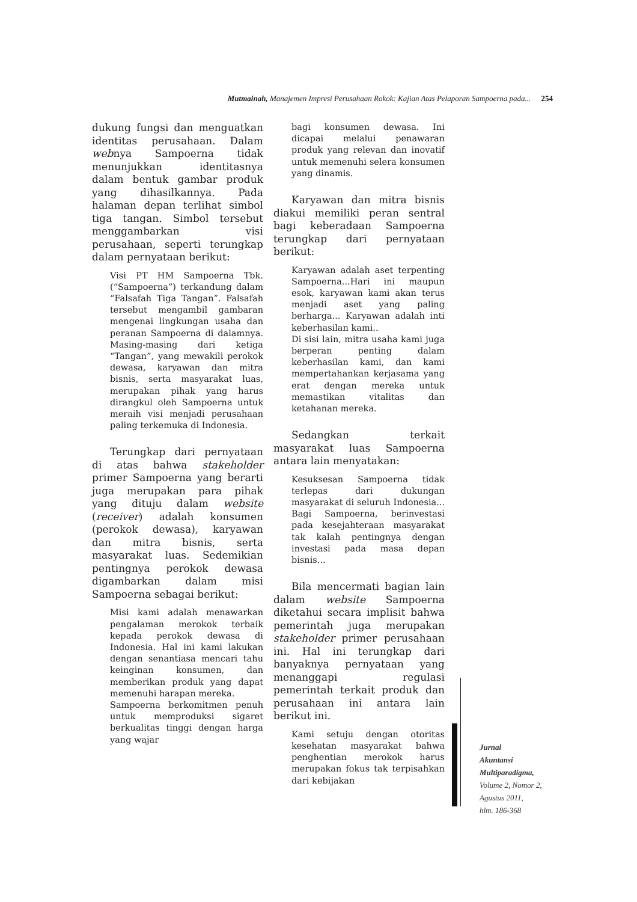Mutmainah, Manajemen Impresi Perusahaan Rokok: Kajian Atas Pelaporan Sampoerna pada... 254
dukung fungsi dan menguatkan identitas perusahaan. Dalam webnya Sampoerna tidak menunjukkan identitasnya dalam bentuk gambar produk yang dihasilkannya. Pada halaman depan terlihat simbol tiga tangan. Simbol tersebut menggambarkan visi perusahaan, seperti terungkap dalam pernyataan berikut:
Visi PT HM Sampoerna Tbk. (“Sampoerna”) terkandung dalam “Falsafah Tiga Tangan”. Falsafah tersebut mengambil gambaran mengenai lingkungan usaha dan peranan Sampoerna di dalamnya. Masing-masing dari ketiga “Tangan”, yang mewakili perokok dewasa, karyawan dan mitra bisnis, serta masyarakat luas, merupakan pihak yang harus dirangkul oleh Sampoerna untuk meraih visi menjadi perusahaan paling terkemuka di Indonesia.
Terungkap dari pernyataan di atas bahwa stakeholder primer Sampoerna yang berarti juga merupakan para pihak yang dituju dalam website (receiver) adalah konsumen (perokok dewasa), karyawan dan mitra bisnis, serta masyarakat luas. Sedemikian pentingnya perokok dewasa digambarkan dalam misi Sampoerna sebagai berikut:
Misi kami adalah menawarkan pengalaman merokok terbaik kepada perokok dewasa di Indonesia. Hal ini kami lakukan dengan senantiasa mencari tahu keinginan konsumen, dan memberikan produk yang dapat memenuhi harapan mereka.
Sampoerna berkomitmen penuh untuk memproduksi sigaret berkualitas tinggi dengan harga yang wajar
bagi konsumen dewasa. Ini dicapai melalui penawaran produk yang relevan dan inovatif untuk memenuhi selera konsumen yang dinamis.
Karyawan dan mitra bisnis diakui memiliki peran sentral bagi keberadaan Sampoerna terungkap dari pernyataan berikut:
Karyawan adalah aset terpenting Sampoerna...Hari ini maupun esok, karyawan kami akan terus menjadi aset yang paling berharga... Karyawan adalah inti keberhasilan kami..
Di sisi lain, mitra usaha kami juga berperan penting dalam keberhasilan kami, dan kami mempertahankan kerjasama yang erat dengan mereka untuk memastikan vitalitas dan ketahanan mereka.
Sedangkan terkait masyarakat luas Sampoerna antara lain menyatakan:
Kesuksesan Sampoerna tidak terlepas dari dukungan masyarakat di seluruh Indonesia... Bagi Sampoerna, berinvestasi pada kesejahteraan masyarakat tak kalah pentingnya dengan investasi pada masa depan bisnis...
Bila mencermati bagian lain dalam website Sampoerna diketahui secara implisit bahwa pemerintah juga merupakan stakeholder primer perusahaan ini. Hal ini terungkap dari banyaknya pernyataan yang menanggapi regulasi pemerintah terkait produk dan perusahaan ini antara lain berikut ini.
Kami setuju dengan otoritas kesehatan masyarakat bahwa penghentian merokok harus merupakan fokus tak terpisahkan dari kebijakan
Jurnal
Akuntansi
Multiparadigma,
Volume 2, Nomor 2,
Agustus 2011,
hlm. 186-368